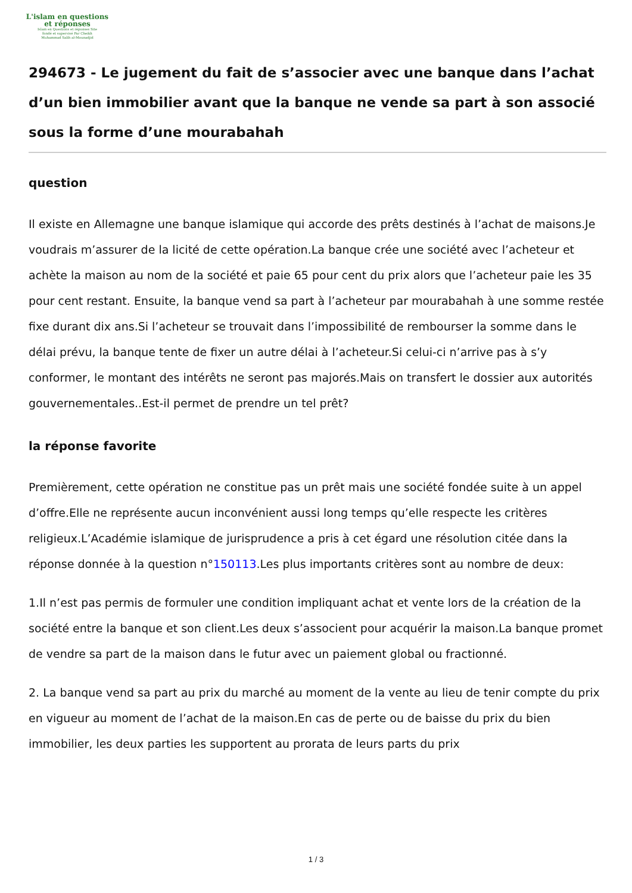L'islam en questions
et réponses
Islam en Questions et réponses Site
fondé et supervisé Par Cheikh
Muhammad Salih al-Mounadjid
294673 - Le jugement du fait de s’associer avec une banque dans l’achat d’un bien immobilier avant que la banque ne vende sa part à son associé sous la forme d’une mourabahah
question
Il existe en Allemagne une banque islamique qui accorde des prêts destinés à l’achat de maisons.Je voudrais m’assurer de la licité de cette opération.La banque crée une société avec l’acheteur et achète la maison au nom de la société et paie 65 pour cent du prix alors que l’acheteur paie les 35 pour cent restant. Ensuite, la banque vend sa part à l’acheteur par mourabahah à une somme restée fixe durant dix ans.Si l’acheteur se trouvait dans l’impossibilité de rembourser la somme dans le délai prévu, la banque tente de fixer un autre délai à l’acheteur.Si celui-ci n’arrive pas à s’y conformer, le montant des intérêts ne seront pas majorés.Mais on transfert le dossier aux autorités gouvernementales..Est-il permet de prendre un tel prêt?
la réponse favorite
Premièrement, cette opération ne constitue pas un prêt mais une société fondée suite à un appel d’offre.Elle ne représente aucun inconvénient aussi long temps qu’elle respecte les critères religieux.L’Académie islamique de jurisprudence a pris à cet égard une résolution citée dans la réponse donnée à la question n°150113.Les plus importants critères sont au nombre de deux:
1.Il n’est pas permis de formuler une condition impliquant achat et vente lors de la création de la société entre la banque et son client.Les deux s’associent pour acquérir la maison.La banque promet de vendre sa part de la maison dans le futur avec un paiement global ou fractionné.
2. La banque vend sa part au prix du marché au moment de la vente au lieu de tenir compte du prix en vigueur au moment de l’achat de la maison.En cas de perte ou de baisse du prix du bien immobilier, les deux parties les supportent au prorata de leurs parts du prix
1 / 3